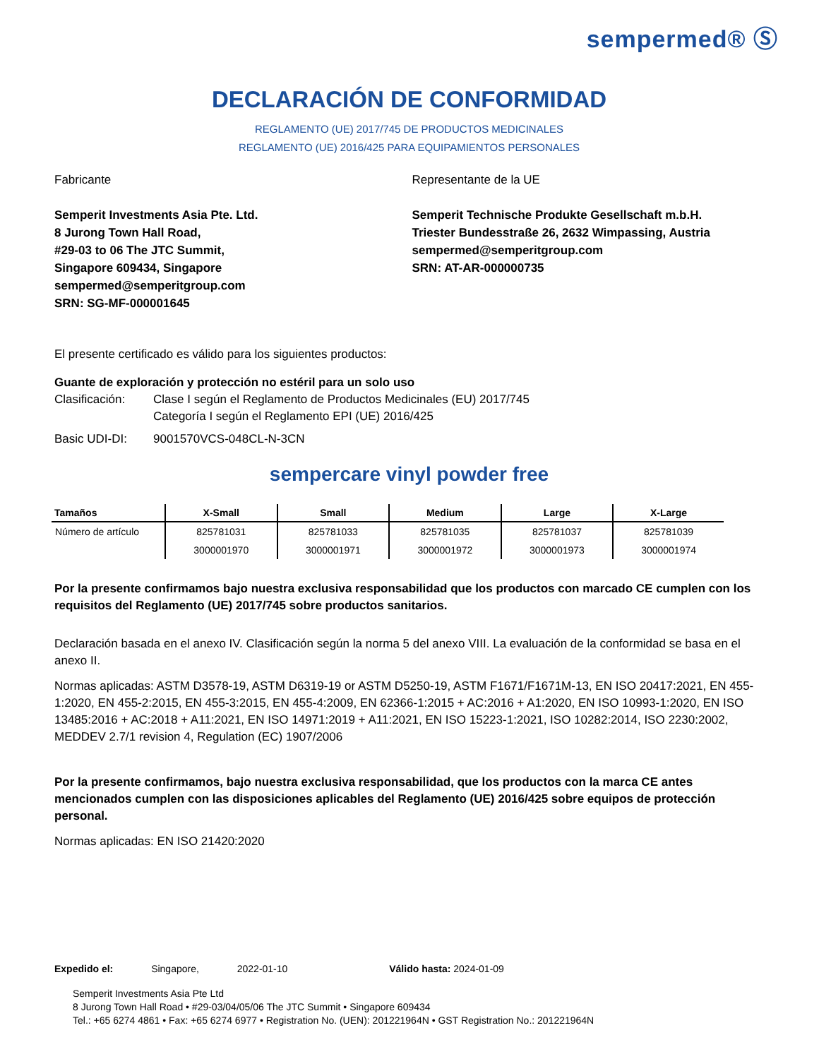sempermed® Ⓢ
DECLARACIÓN DE CONFORMIDAD
REGLAMENTO (UE) 2017/745 DE PRODUCTOS MEDICINALES
REGLAMENTO (UE) 2016/425 PARA EQUIPAMIENTOS PERSONALES
Fabricante
Semperit Investments Asia Pte. Ltd.
8 Jurong Town Hall Road,
#29-03 to 06 The JTC Summit,
Singapore 609434, Singapore
sempermed@semperitgroup.com
SRN: SG-MF-000001645
Representante de la UE
Semperit Technische Produkte Gesellschaft m.b.H.
Triester Bundesstraße 26, 2632 Wimpassing, Austria
sempermed@semperitgroup.com
SRN: AT-AR-000000735
El presente certificado es válido para los siguientes productos:
Guante de exploración y protección no estéril para un solo uso
Clasificación: Clase I según el Reglamento de Productos Medicinales (EU) 2017/745
Categoría I según el Reglamento EPI (UE) 2016/425
Basic UDI-DI: 9001570VCS-048CL-N-3CN
sempercare vinyl powder free
| Tamaños | X-Small | Small | Medium | Large | X-Large |
| --- | --- | --- | --- | --- | --- |
| Número de artículo | 825781031 | 825781033 | 825781035 | 825781037 | 825781039 |
| | 3000001970 | 3000001971 | 3000001972 | 3000001973 | 3000001974 |
Por la presente confirmamos bajo nuestra exclusiva responsabilidad que los productos con marcado CE cumplen con los requisitos del Reglamento (UE) 2017/745 sobre productos sanitarios.
Declaración basada en el anexo IV. Clasificación según la norma 5 del anexo VIII. La evaluación de la conformidad se basa en el anexo II.
Normas aplicadas: ASTM D3578-19, ASTM D6319-19 or ASTM D5250-19, ASTM F1671/F1671M-13, EN ISO 20417:2021, EN 455-1:2020, EN 455-2:2015, EN 455-3:2015, EN 455-4:2009, EN 62366-1:2015 + AC:2016 + A1:2020, EN ISO 10993-1:2020, EN ISO 13485:2016 + AC:2018 + A11:2021, EN ISO 14971:2019 + A11:2021, EN ISO 15223-1:2021, ISO 10282:2014, ISO 2230:2002, MEDDEV 2.7/1 revision 4, Regulation (EC) 1907/2006
Por la presente confirmamos, bajo nuestra exclusiva responsabilidad, que los productos con la marca CE antes mencionados cumplen con las disposiciones aplicables del Reglamento (UE) 2016/425 sobre equipos de protección personal.
Normas aplicadas: EN ISO 21420:2020
Expedido el: Singapore, 2022-01-10 Válido hasta: 2024-01-09
Semperit Investments Asia Pte Ltd
8 Jurong Town Hall Road • #29-03/04/05/06 The JTC Summit • Singapore 609434
Tel.: +65 6274 4861 • Fax: +65 6274 6977 • Registration No. (UEN): 201221964N • GST Registration No.: 201221964N